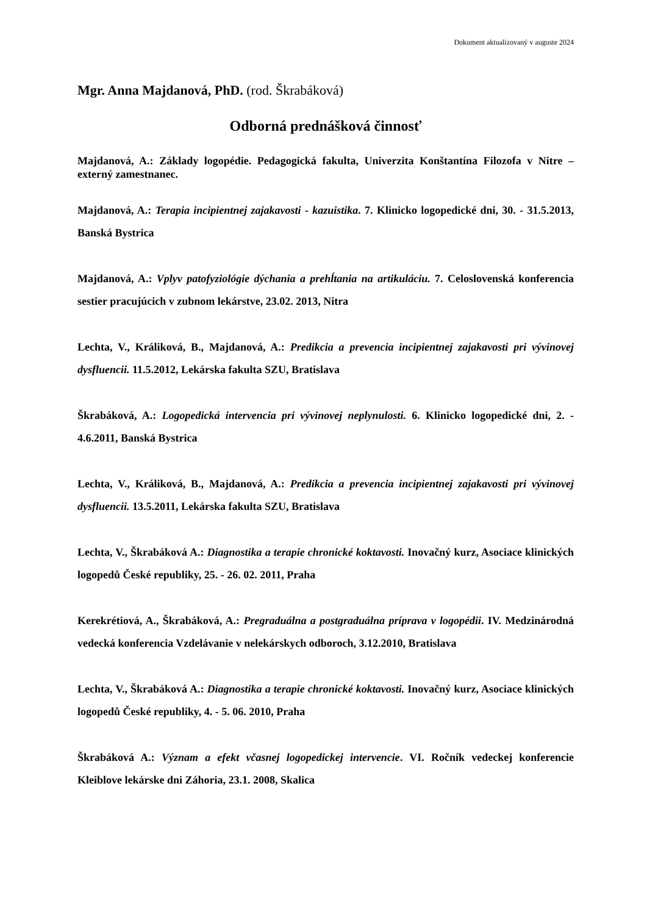Dokument aktualizovaný v auguste 2024
Mgr. Anna Majdanová, PhD. (rod. Škrabáková)
Odborná prednášková činnosť
Majdanová, A.: Základy logopédie. Pedagogická fakulta, Univerzita Konštantína Filozofa v Nitre – externý zamestnanec.
Majdanová, A.: Terapia incipientnej zajakavosti - kazuistika. 7. Klinicko logopedické dni, 30. - 31.5.2013, Banská Bystrica
Majdanová, A.: Vplyv patofyziológie dýchania a prehĺtania na artikuláciu. 7. Celoslovenská konferencia sestier pracujúcich v zubnom lekárstve, 23.02. 2013, Nitra
Lechta, V., Králiková, B., Majdanová, A.: Predikcia a prevencia incipientnej zajakavosti pri vývinovej dysfluencii. 11.5.2012, Lekárska fakulta SZU, Bratislava
Škrabáková, A.: Logopedická intervencia pri vývinovej neplynulosti. 6. Klinicko logopedické dni, 2. - 4.6.2011, Banská Bystrica
Lechta, V., Králiková, B., Majdanová, A.: Predikcia a prevencia incipientnej zajakavosti pri vývinovej dysfluencii. 13.5.2011, Lekárska fakulta SZU, Bratislava
Lechta, V., Škrabáková A.: Diagnostika a terapie chronické koktavosti. Inovačný kurz, Asociace klinických logopedů České republiky, 25. - 26. 02. 2011, Praha
Kerekrétiová, A., Škrabáková, A.: Pregraduálna a postgraduálna príprava v logopédii. IV. Medzinárodná vedecká konferencia Vzdelávanie v nelekárskych odboroch, 3.12.2010, Bratislava
Lechta, V., Škrabáková A.: Diagnostika a terapie chronické koktavosti. Inovačný kurz, Asociace klinických logopedů České republiky, 4. - 5. 06. 2010, Praha
Škrabáková A.: Význam a efekt včasnej logopedickej intervencie. VI. Ročník vedeckej konferencie Kleiblove lekárske dni Záhoria, 23.1. 2008, Skalica